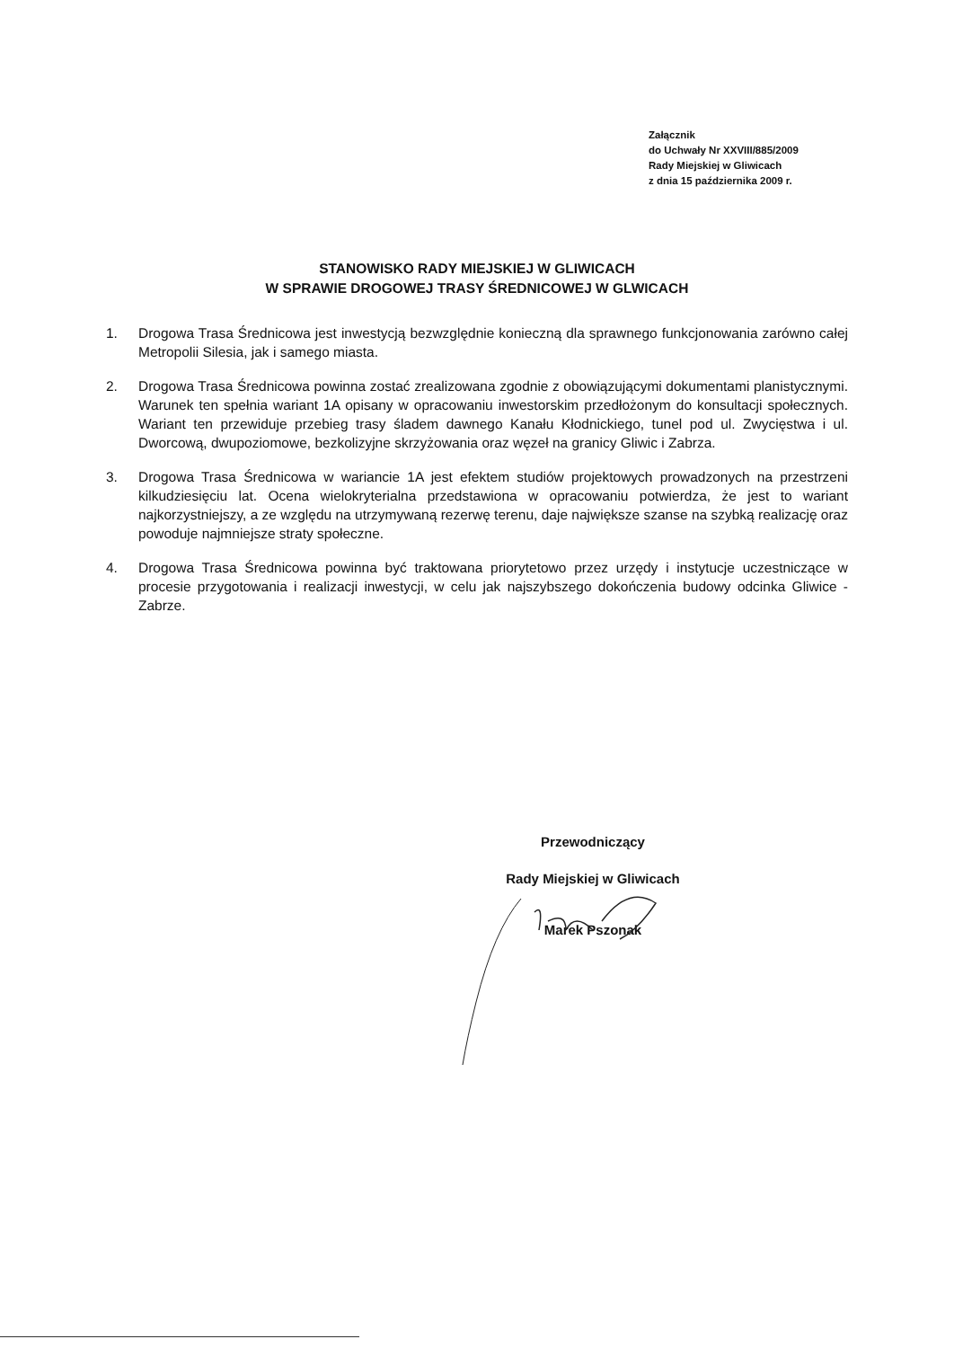Załącznik
do Uchwały Nr XXVIII/885/2009
Rady Miejskiej w Gliwicach
z dnia 15 października 2009 r.
STANOWISKO RADY MIEJSKIEJ W GLIWICACH
W SPRAWIE DROGOWEJ TRASY ŚREDNICOWEJ W GLWICACH
1. Drogowa Trasa Średnicowa jest inwestycją bezwzględnie konieczną dla sprawnego funkcjonowania zarówno całej Metropolii Silesia, jak i samego miasta.
2. Drogowa Trasa Średnicowa powinna zostać zrealizowana zgodnie z obowiązującymi dokumentami planistycznymi. Warunek ten spełnia wariant 1A opisany w opracowaniu inwestorskim przedłożonym do konsultacji społecznych. Wariant ten przewiduje przebieg trasy śladem dawnego Kanału Kłodnickiego, tunel pod ul. Zwycięstwa i ul. Dworcową, dwupoziomowe, bezkolizyjne skrzyżowania oraz węzeł na granicy Gliwic i Zabrza.
3. Drogowa Trasa Średnicowa w wariancie 1A jest efektem studiów projektowych prowadzonych na przestrzeni kilkudziesięciu lat. Ocena wielokryterialna przedstawiona w opracowaniu potwierdza, że jest to wariant najkorzystniejszy, a ze względu na utrzymywaną rezerwę terenu, daje największe szanse na szybką realizację oraz powoduje najmniejsze straty społeczne.
4. Drogowa Trasa Średnicowa powinna być traktowana priorytetowo przez urzędy i instytucje uczestniczące w procesie przygotowania i realizacji inwestycji, w celu jak najszybszego dokończenia budowy odcinka Gliwice - Zabrze.
Przewodniczący
Rady Miejskiej w Gliwicach
Marek Pszonak